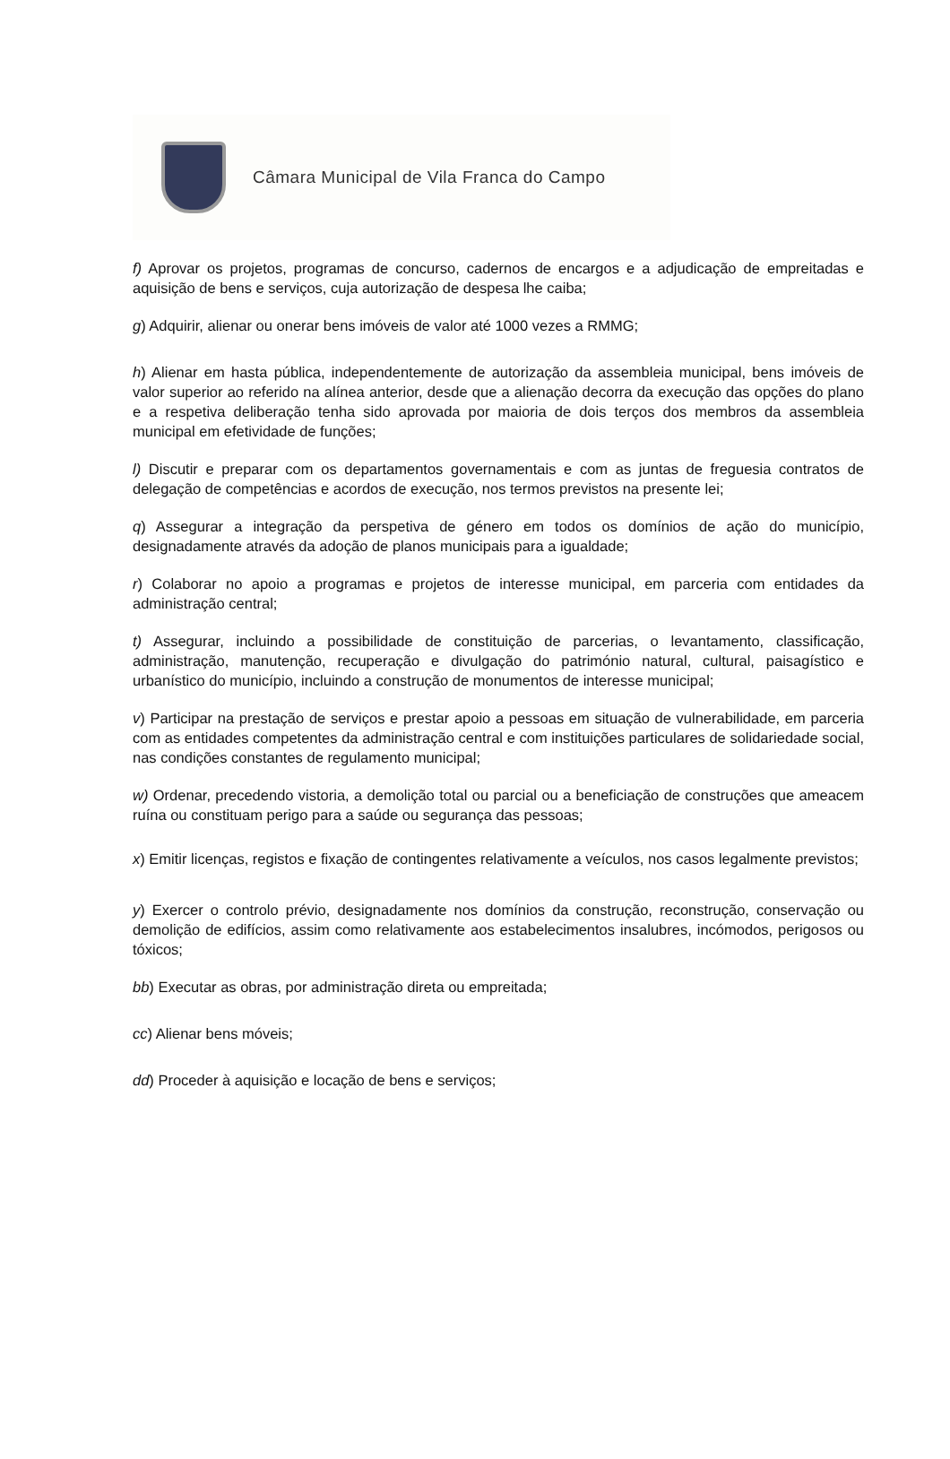Câmara Municipal de Vila Franca do Campo
f) Aprovar os projetos, programas de concurso, cadernos de encargos e a adjudicação de empreitadas e aquisição de bens e serviços, cuja autorização de despesa lhe caiba;
g) Adquirir, alienar ou onerar bens imóveis de valor até 1000 vezes a RMMG;
h) Alienar em hasta pública, independentemente de autorização da assembleia municipal, bens imóveis de valor superior ao referido na alínea anterior, desde que a alienação decorra da execução das opções do plano e a respetiva deliberação tenha sido aprovada por maioria de dois terços dos membros da assembleia municipal em efetividade de funções;
l) Discutir e preparar com os departamentos governamentais e com as juntas de freguesia contratos de delegação de competências e acordos de execução, nos termos previstos na presente lei;
q) Assegurar a integração da perspetiva de género em todos os domínios de ação do município, designadamente através da adoção de planos municipais para a igualdade;
r) Colaborar no apoio a programas e projetos de interesse municipal, em parceria com entidades da administração central;
t) Assegurar, incluindo a possibilidade de constituição de parcerias, o levantamento, classificação, administração, manutenção, recuperação e divulgação do património natural, cultural, paisagístico e urbanístico do município, incluindo a construção de monumentos de interesse municipal;
v) Participar na prestação de serviços e prestar apoio a pessoas em situação de vulnerabilidade, em parceria com as entidades competentes da administração central e com instituições particulares de solidariedade social, nas condições constantes de regulamento municipal;
w) Ordenar, precedendo vistoria, a demolição total ou parcial ou a beneficiação de construções que ameacem ruína ou constituam perigo para a saúde ou segurança das pessoas;
x) Emitir licenças, registos e fixação de contingentes relativamente a veículos, nos casos legalmente previstos;
y) Exercer o controlo prévio, designadamente nos domínios da construção, reconstrução, conservação ou demolição de edifícios, assim como relativamente aos estabelecimentos insalubres, incómodos, perigosos ou tóxicos;
bb) Executar as obras, por administração direta ou empreitada;
cc) Alienar bens móveis;
dd) Proceder à aquisição e locação de bens e serviços;